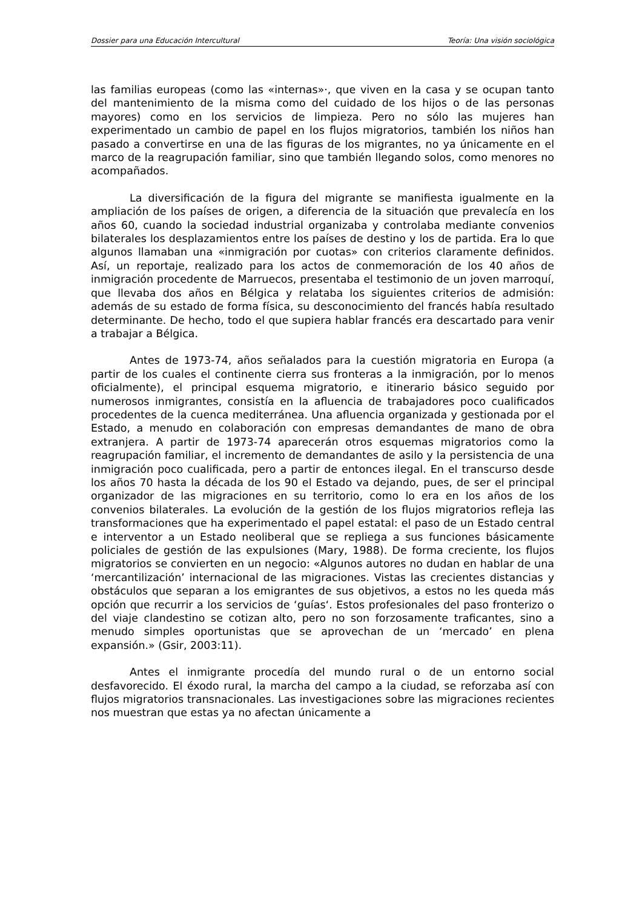Dossier para una Educación Intercultural Teoría: Una visión sociológica
las familias europeas (como las «internas»·, que viven en la casa y se ocupan tanto del mantenimiento de la misma como del cuidado de los hijos o de las personas mayores) como en los servicios de limpieza. Pero no sólo las mujeres han experimentado un cambio de papel en los flujos migratorios, también los niños han pasado a convertirse en una de las figuras de los migrantes, no ya únicamente en el marco de la reagrupación familiar, sino que también llegando solos, como menores no acompañados.
La diversificación de la figura del migrante se manifiesta igualmente en la ampliación de los países de origen, a diferencia de la situación que prevalecía en los años 60, cuando la sociedad industrial organizaba y controlaba mediante convenios bilaterales los desplazamientos entre los países de destino y los de partida. Era lo que algunos llamaban una «inmigración por cuotas» con criterios claramente definidos. Así, un reportaje, realizado para los actos de conmemoración de los 40 años de inmigración procedente de Marruecos, presentaba el testimonio de un joven marroquí, que llevaba dos años en Bélgica y relataba los siguientes criterios de admisión: además de su estado de forma física, su desconocimiento del francés había resultado determinante. De hecho, todo el que supiera hablar francés era descartado para venir a trabajar a Bélgica.
Antes de 1973-74, años señalados para la cuestión migratoria en Europa (a partir de los cuales el continente cierra sus fronteras a la inmigración, por lo menos oficialmente), el principal esquema migratorio, e itinerario básico seguido por numerosos inmigrantes, consistía en la afluencia de trabajadores poco cualificados procedentes de la cuenca mediterránea. Una afluencia organizada y gestionada por el Estado, a menudo en colaboración con empresas demandantes de mano de obra extranjera. A partir de 1973-74 aparecerán otros esquemas migratorios como la reagrupación familiar, el incremento de demandantes de asilo y la persistencia de una inmigración poco cualificada, pero a partir de entonces ilegal. En el transcurso desde los años 70 hasta la década de los 90 el Estado va dejando, pues, de ser el principal organizador de las migraciones en su territorio, como lo era en los años de los convenios bilaterales. La evolución de la gestión de los flujos migratorios refleja las transformaciones que ha experimentado el papel estatal: el paso de un Estado central e interventor a un Estado neoliberal que se repliega a sus funciones básicamente policiales de gestión de las expulsiones (Mary, 1988). De forma creciente, los flujos migratorios se convierten en un negocio: «Algunos autores no dudan en hablar de una ‘mercantilización’ internacional de las migraciones. Vistas las crecientes distancias y obstáculos que separan a los emigrantes de sus objetivos, a estos no les queda más opción que recurrir a los servicios de ‘guías‘. Estos profesionales del paso fronterizo o del viaje clandestino se cotizan alto, pero no son forzosamente traficantes, sino a menudo simples oportunistas que se aprovechan de un ‘mercado’ en plena expansión.» (Gsir, 2003:11).
Antes el inmigrante procedía del mundo rural o de un entorno social desfavorecido. El éxodo rural, la marcha del campo a la ciudad, se reforzaba así con flujos migratorios transnacionales. Las investigaciones sobre las migraciones recientes nos muestran que estas ya no afectan únicamente a